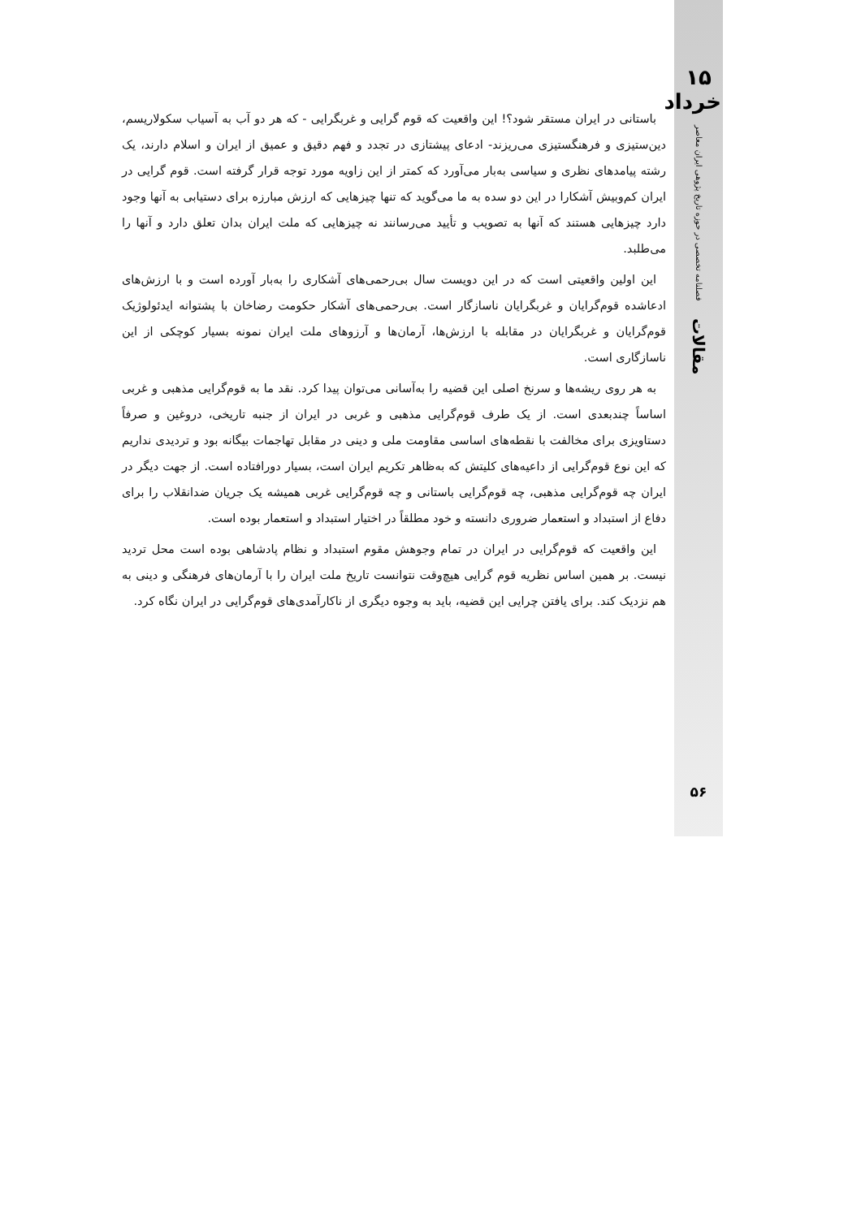۱۵ خرداد
فصلنامه تخصصی در حوزه تاریخ پژوهی ایران معاصر
مقالات
باستانی در ایران مستقر شود؟! این واقعیت که قوم گرایی و غربگرایی - که هر دو آب به آسیاب سکولاریسم، دین‌ستیزی و فرهنگستیزی می‌ریزند- ادعای پیشتازی در تجدد و فهم دقیق و عمیق از ایران و اسلام دارند، یک رشته پیامدهای نظری و سیاسی به‌بار می‌آورد که کمتر از این زاویه مورد توجه قرار گرفته است. قوم گرایی در ایران کم‌وبیش آشکارا در این دو سده به ما می‌گوید که تنها چیزهایی که ارزش مبارزه برای دستیابی به آنها وجود دارد چیزهایی هستند که آنها به تصویب و تأیید می‌رسانند نه چیزهایی که ملت ایران بدان تعلق دارد و آنها را می‌طلبد.
این اولین واقعیتی است که در این دویست سال بی‌رحمی‌های آشکاری را به‌بار آورده است و با ارزش‌های ادعاشده قوم‌گرایان و غربگرایان ناسازگار است. بی‌رحمی‌های آشکار حکومت رضاخان با پشتوانه ایدئولوژیک قوم‌گرایان و غربگرایان در مقابله با ارزش‌ها، آرمان‌ها و آرزوهای ملت ایران نمونه بسیار کوچکی از این ناسازگاری است.
به هر روی ریشه‌ها و سرنخ اصلی این قضیه را به‌آسانی می‌توان پیدا کرد. نقد ما به قوم‌گرایی مذهبی و غربی اساساً چندبعدی است. از یک طرف قوم‌گرایی مذهبی و غربی در ایران از جنبه تاریخی، دروغین و صرفاً دستاویزی برای مخالفت با نقطه‌های اساسی مقاومت ملی و دینی در مقابل تهاجمات بیگانه بود و تردیدی نداریم که این نوع قوم‌گرایی از داعیه‌های کلیتش که به‌ظاهر تکریم ایران است، بسیار دورافتاده است. از جهت دیگر در ایران چه قوم‌گرایی مذهبی، چه قوم‌گرایی باستانی و چه قوم‌گرایی غربی همیشه یک جریان ضدانقلاب را برای دفاع از استبداد و استعمار ضروری دانسته و خود مطلقاً در اختیار استبداد و استعمار بوده است.
این واقعیت که قوم‌گرایی در ایران در تمام وجوهش مقوم استبداد و نظام پادشاهی بوده است محل تردید نیست. بر همین اساس نظریه قوم گرایی هیچ‌وقت نتوانست تاریخ ملت ایران را با آرمان‌های فرهنگی و دینی به هم نزدیک کند. برای یافتن چرایی این قضیه، باید به وجوه دیگری از ناکارآمدی‌های قوم‌گرایی در ایران نگاه کرد.
۵۶